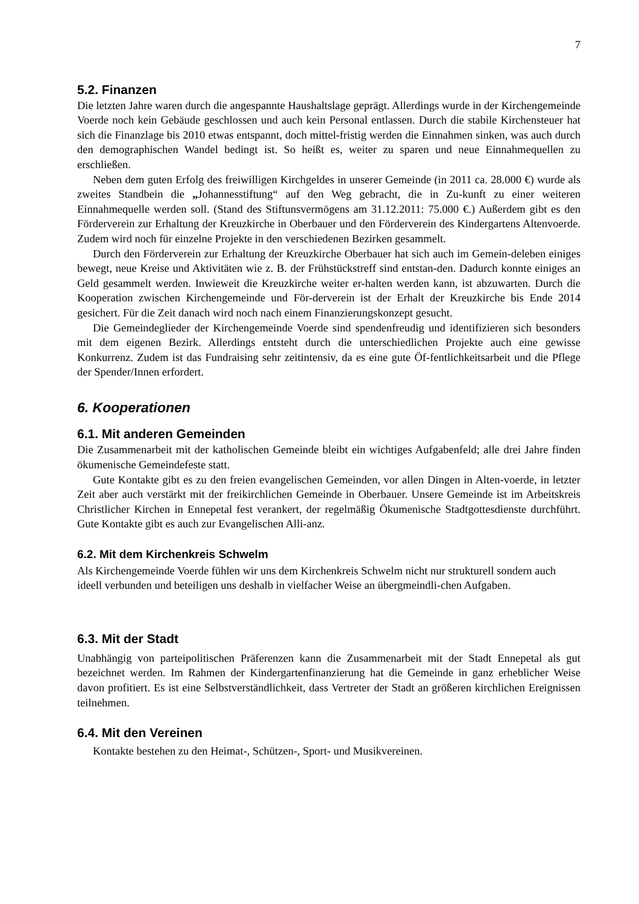7
5.2. Finanzen
Die letzten Jahre waren durch die angespannte Haushaltslage geprägt. Allerdings wurde in der Kirchengemeinde Voerde noch kein Gebäude geschlossen und auch kein Personal entlassen. Durch die stabile Kirchensteuer hat sich die Finanzlage bis 2010 etwas entspannt, doch mittel-fristig werden die Einnahmen sinken, was auch durch den demographischen Wandel bedingt ist. So heißt es, weiter zu sparen und neue Einnahmequellen zu erschließen.
Neben dem guten Erfolg des freiwilligen Kirchgeldes in unserer Gemeinde (in 2011 ca. 28.000 €) wurde als zweites Standbein die „Johannesstiftung“ auf den Weg gebracht, die in Zu-kunft zu einer weiteren Einnahmequelle werden soll. (Stand des Stiftunsvermögens am 31.12.2011: 75.000 €.) Außerdem gibt es den Förderverein zur Erhaltung der Kreuzkirche in Oberbauer und den Förderverein des Kindergartens Altenvoerde. Zudem wird noch für einzelne Projekte in den verschiedenen Bezirken gesammelt.
Durch den Förderverein zur Erhaltung der Kreuzkirche Oberbauer hat sich auch im Gemein-deleben einiges bewegt, neue Kreise und Aktivitäten wie z. B. der Frühstückstreff sind entstan-den. Dadurch konnte einiges an Geld gesammelt werden. Inwieweit die Kreuzkirche weiter er-halten werden kann, ist abzuwarten. Durch die Kooperation zwischen Kirchengemeinde und För-derverein ist der Erhalt der Kreuzkirche bis Ende 2014 gesichert. Für die Zeit danach wird noch nach einem Finanzierungskonzept gesucht.
Die Gemeindeglieder der Kirchengemeinde Voerde sind spendenfreudig und identifizieren sich besonders mit dem eigenen Bezirk. Allerdings entsteht durch die unterschiedlichen Projekte auch eine gewisse Konkurrenz. Zudem ist das Fundraising sehr zeitintensiv, da es eine gute Öf-fentlichkeitsarbeit und die Pflege der Spender/Innen erfordert.
6. Kooperationen
6.1. Mit anderen Gemeinden
Die Zusammenarbeit mit der katholischen Gemeinde bleibt ein wichtiges Aufgabenfeld; alle drei Jahre finden ökumenische Gemeindefeste statt.
Gute Kontakte gibt es zu den freien evangelischen Gemeinden, vor allen Dingen in Alten-voerde, in letzter Zeit aber auch verstärkt mit der freikirchlichen Gemeinde in Oberbauer. Unsere Gemeinde ist im Arbeitskreis Christlicher Kirchen in Ennepetal fest verankert, der regelmäßig Ökumenische Stadtgottesdienste durchführt. Gute Kontakte gibt es auch zur Evangelischen Alli-anz.
6.2. Mit dem Kirchenkreis Schwelm
Als Kirchengemeinde Voerde fühlen wir uns dem Kirchenkreis Schwelm nicht nur strukturell sondern auch ideell verbunden und beteiligen uns deshalb in vielfacher Weise an übergmeindli-chen Aufgaben.
6.3. Mit der Stadt
Unabhängig von parteipolitischen Präferenzen kann die Zusammenarbeit mit der Stadt Ennepetal als gut bezeichnet werden. Im Rahmen der Kindergartenfinanzierung hat die Gemeinde in ganz erheblicher Weise davon profitiert. Es ist eine Selbstverständlichkeit, dass Vertreter der Stadt an größeren kirchlichen Ereignissen teilnehmen.
6.4. Mit den Vereinen
Kontakte bestehen zu den Heimat-, Schützen-, Sport- und Musikvereinen.